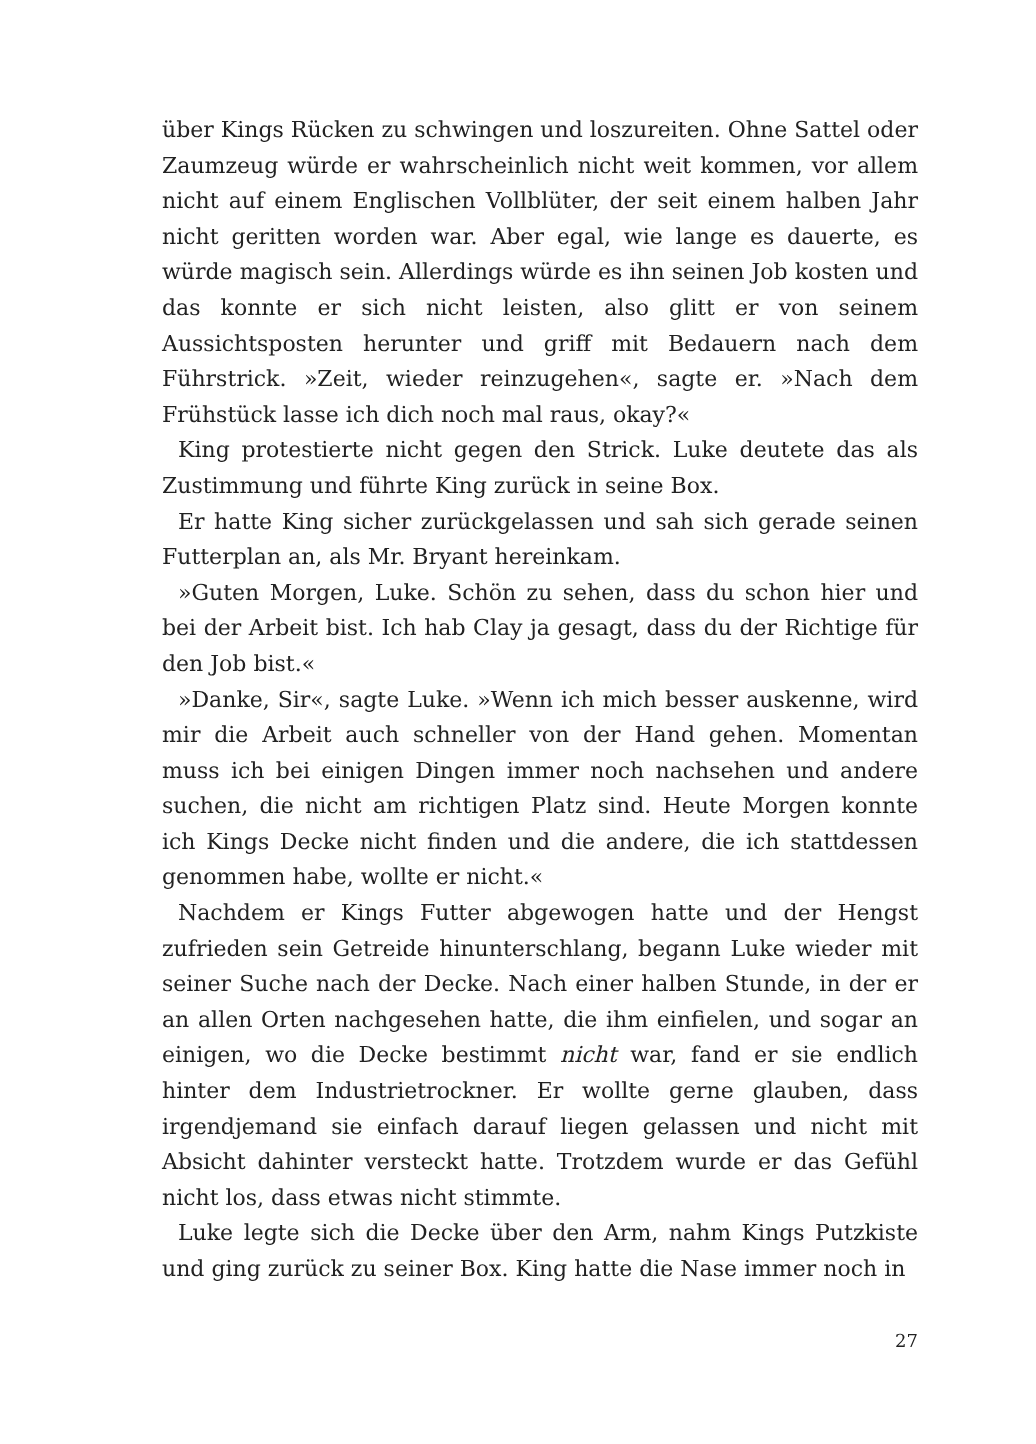über Kings Rücken zu schwingen und loszureiten. Ohne Sattel oder Zaumzeug würde er wahrscheinlich nicht weit kommen, vor allem nicht auf einem Englischen Vollblüter, der seit einem halben Jahr nicht geritten worden war. Aber egal, wie lange es dauerte, es würde magisch sein. Allerdings würde es ihn seinen Job kosten und das konnte er sich nicht leisten, also glitt er von seinem Aussichtsposten herunter und griff mit Bedauern nach dem Führstrick. »Zeit, wieder reinzugehen«, sagte er. »Nach dem Frühstück lasse ich dich noch mal raus, okay?«
King protestierte nicht gegen den Strick. Luke deutete das als Zustimmung und führte King zurück in seine Box.
Er hatte King sicher zurückgelassen und sah sich gerade seinen Futterplan an, als Mr. Bryant hereinkam.
»Guten Morgen, Luke. Schön zu sehen, dass du schon hier und bei der Arbeit bist. Ich hab Clay ja gesagt, dass du der Richtige für den Job bist.«
»Danke, Sir«, sagte Luke. »Wenn ich mich besser auskenne, wird mir die Arbeit auch schneller von der Hand gehen. Momentan muss ich bei einigen Dingen immer noch nachsehen und andere suchen, die nicht am richtigen Platz sind. Heute Morgen konnte ich Kings Decke nicht finden und die andere, die ich stattdessen genommen habe, wollte er nicht.«
Nachdem er Kings Futter abgewogen hatte und der Hengst zufrieden sein Getreide hinunterschlang, begann Luke wieder mit seiner Suche nach der Decke. Nach einer halben Stunde, in der er an allen Orten nachgesehen hatte, die ihm einfielen, und sogar an einigen, wo die Decke bestimmt nicht war, fand er sie endlich hinter dem Industrietrockner. Er wollte gerne glauben, dass irgendjemand sie einfach darauf liegen gelassen und nicht mit Absicht dahinter versteckt hatte. Trotzdem wurde er das Gefühl nicht los, dass etwas nicht stimmte.
Luke legte sich die Decke über den Arm, nahm Kings Putzkiste und ging zurück zu seiner Box. King hatte die Nase immer noch in
27